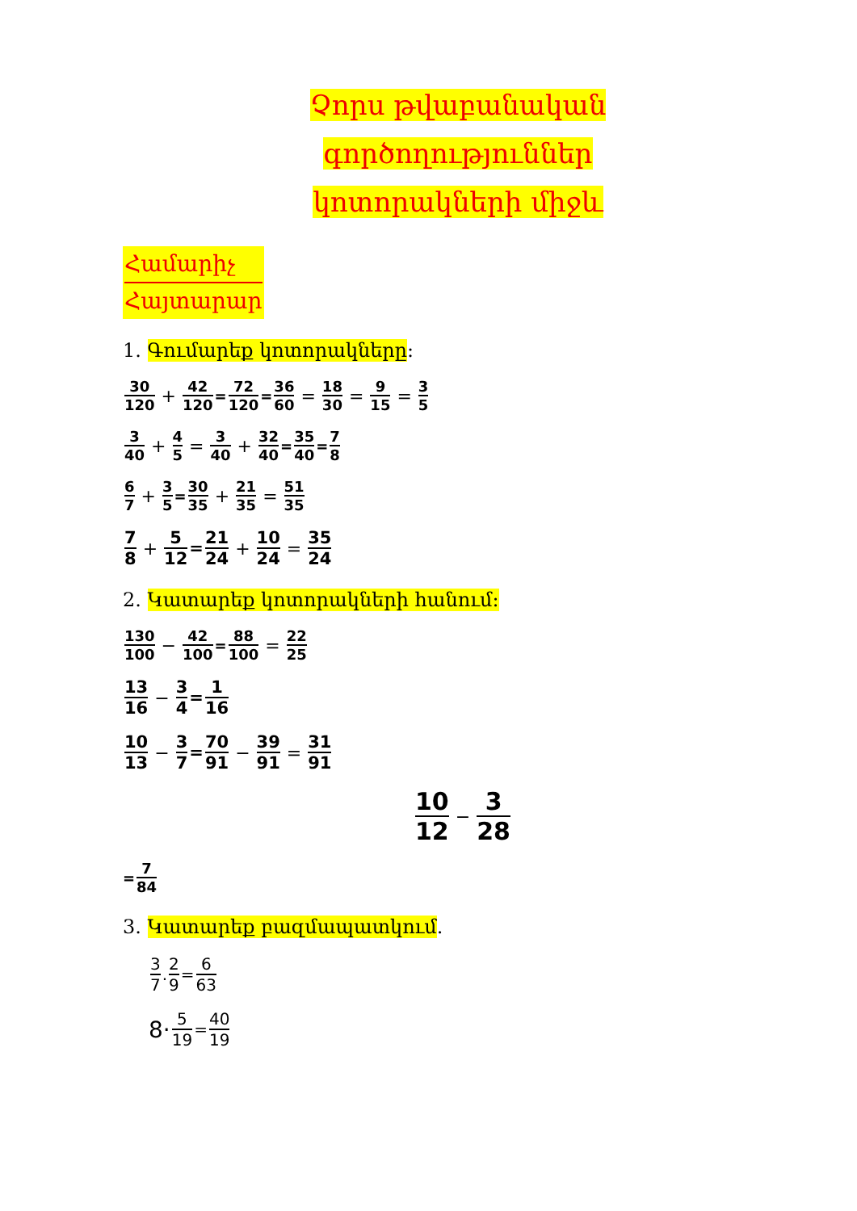Չորս թվաբանական գործողություններ
կոտորակների միջև
Համարիչ
Հայտարար
1. Գումարեք կոտորակները:
30 120 + 42 120 = 72 120 = 36 60 = 18 30 = 9 15 = 3 5
3 40 + 4 5 = 3 40 + 32 40 = 35 40 = 7 8
6 7 + 3 5 = 30 35 + 21 35 = 51 35
7 8 + 5 12 = 21 24 + 10 24 = 35 24
2. Կատարեք կոտորակների հանում:
130 100 − 42 100 = 88 100 = 22 25
13 16 − 3 4 = 1 16
10 13 − 3 7 = 70 91 − 39 91 = 31 91
10 12 − 3 28
= 7 84
3. Կատարեք բազմապատկում.
3 7. 2 9 = 6 63
8· 5 19 = 40 19